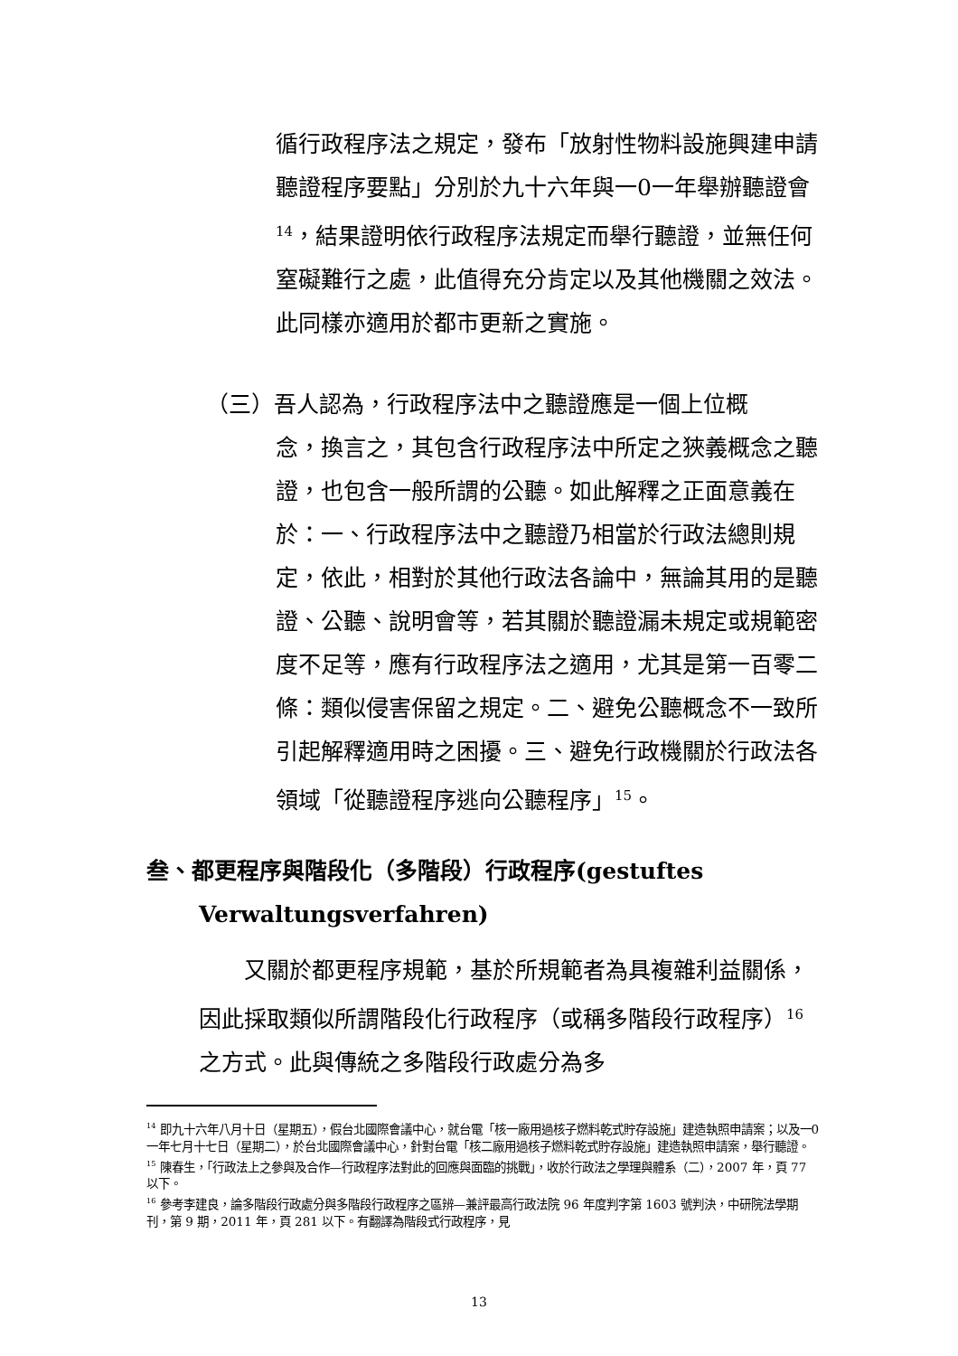循行政程序法之規定，發布「放射性物料設施興建申請聽證程序要點」分別於九十六年與一0一年舉辦聽證會<sup>14</sup>，結果證明依行政程序法規定而舉行聽證，並無任何窒礙難行之處，此值得充分肯定以及其他機關之效法。此同樣亦適用於都市更新之實施。
（三）吾人認為，行政程序法中之聽證應是一個上位概
念，換言之，其包含行政程序法中所定之狹義概念之聽證，也包含一般所謂的公聽。如此解釋之正面意義在於：一、行政程序法中之聽證乃相當於行政法總則規定，依此，相對於其他行政法各論中，無論其用的是聽證、公聽、說明會等，若其關於聽證漏未規定或規範密度不足等，應有行政程序法之適用，尤其是第一百零二條：類似侵害保留之規定。二、避免公聽概念不一致所引起解釋適用時之困擾。三、避免行政機關於行政法各領域「從聽證程序逃向公聽程序」<sup>15</sup>。
叁、都更程序與階段化（多階段）行政程序(gestuftes
Verwaltungsverfahren)
　　又關於都更程序規範，基於所規範者為具複雜利益關係，因此採取類似所謂階段化行政程序（或稱多階段行政程序）<sup>16</sup>之方式。此與傳統之多階段行政處分為多
<sup>14</sup> 即九十六年八月十日（星期五），假台北國際會議中心，就台電「核一廠用過核子燃料乾式貯存設施」建造執照申請案；以及一0一年七月十七日（星期二），於台北國際會議中心，針對台電「核二廠用過核子燃料乾式貯存設施」建造執照申請案，舉行聽證。
<sup>15</sup> 陳春生，「行政法上之參與及合作—行政程序法對此的回應與面臨的挑戰」，收於行政法之學理與體系（二），2007 年，頁 77 以下。
<sup>16</sup> 參考李建良，論多階段行政處分與多階段行政程序之區辨—兼評最高行政法院 96 年度判字第 1603 號判決，中研院法學期刊，第 9 期，2011 年，頁 281 以下。有翻譯為階段式行政程序，見
13